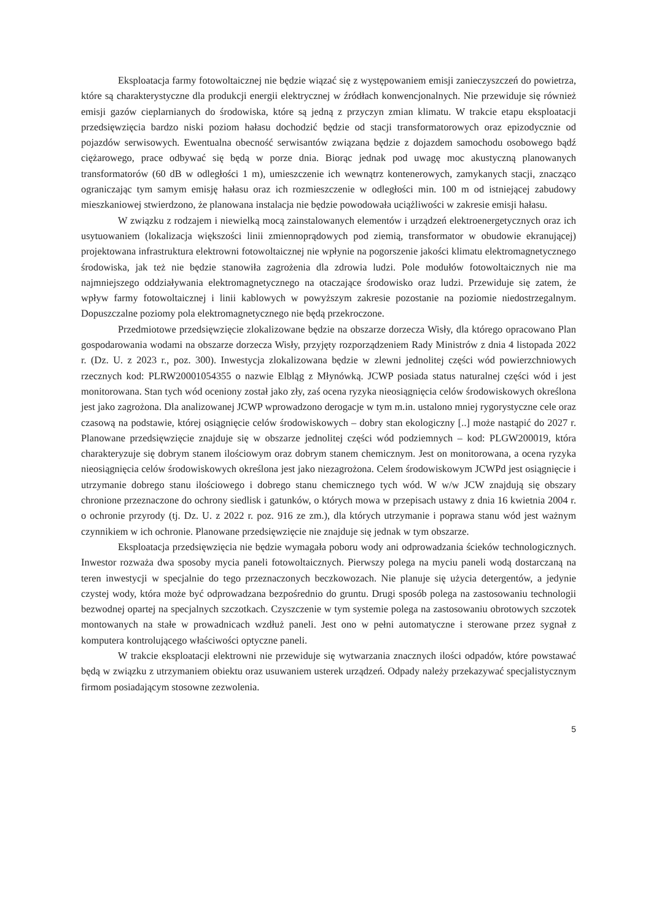Eksploatacja farmy fotowoltaicznej nie będzie wiązać się z występowaniem emisji zanieczyszczeń do powietrza, które są charakterystyczne dla produkcji energii elektrycznej w źródłach konwencjonalnych. Nie przewiduje się również emisji gazów cieplarnianych do środowiska, które są jedną z przyczyn zmian klimatu. W trakcie etapu eksploatacji przedsięwzięcia bardzo niski poziom hałasu dochodzić będzie od stacji transformatorowych oraz epizodycznie od pojazdów serwisowych. Ewentualna obecność serwisantów związana będzie z dojazdem samochodu osobowego bądź ciężarowego, prace odbywać się będą w porze dnia. Biorąc jednak pod uwagę moc akustyczną planowanych transformatorów (60 dB w odległości 1 m), umieszczenie ich wewnątrz kontenerowych, zamykanych stacji, znacząco ograniczając tym samym emisję hałasu oraz ich rozmieszczenie w odległości min. 100 m od istniejącej zabudowy mieszkaniowej stwierdzono, że planowana instalacja nie będzie powodowała uciążliwości w zakresie emisji hałasu.
W związku z rodzajem i niewielką mocą zainstalowanych elementów i urządzeń elektroenergetycznych oraz ich usytuowaniem (lokalizacja większości linii zmiennoprądowych pod ziemią, transformator w obudowie ekranującej) projektowana infrastruktura elektrowni fotowoltaicznej nie wpłynie na pogorszenie jakości klimatu elektromagnetycznego środowiska, jak też nie będzie stanowiła zagrożenia dla zdrowia ludzi. Pole modułów fotowoltaicznych nie ma najmniejszego oddziaływania elektromagnetycznego na otaczające środowisko oraz ludzi. Przewiduje się zatem, że wpływ farmy fotowoltaicznej i linii kablowych w powyższym zakresie pozostanie na poziomie niedostrzegalnym. Dopuszczalne poziomy pola elektromagnetycznego nie będą przekroczone.
Przedmiotowe przedsięwzięcie zlokalizowane będzie na obszarze dorzecza Wisły, dla którego opracowano Plan gospodarowania wodami na obszarze dorzecza Wisły, przyjęty rozporządzeniem Rady Ministrów z dnia 4 listopada 2022 r. (Dz. U. z 2023 r., poz. 300). Inwestycja zlokalizowana będzie w zlewni jednolitej części wód powierzchniowych rzecznych kod: PLRW20001054355 o nazwie Elbląg z Młynówką. JCWP posiada status naturalnej części wód i jest monitorowana. Stan tych wód oceniony został jako zły, zaś ocena ryzyka nieosiągnięcia celów środowiskowych określona jest jako zagrożona. Dla analizowanej JCWP wprowadzono derogacje w tym m.in. ustalono mniej rygorystyczne cele oraz czasową na podstawie, której osiągnięcie celów środowiskowych – dobry stan ekologiczny [..] może nastąpić do 2027 r. Planowane przedsięwzięcie znajduje się w obszarze jednolitej części wód podziemnych – kod: PLGW200019, która charakteryzuje się dobrym stanem ilościowym oraz dobrym stanem chemicznym. Jest on monitorowana, a ocena ryzyka nieosiągnięcia celów środowiskowych określona jest jako niezagrożona. Celem środowiskowym JCWPd jest osiągnięcie i utrzymanie dobrego stanu ilościowego i dobrego stanu chemicznego tych wód. W w/w JCW znajdują się obszary chronione przeznaczone do ochrony siedlisk i gatunków, o których mowa w przepisach ustawy z dnia 16 kwietnia 2004 r. o ochronie przyrody (tj. Dz. U. z 2022 r. poz. 916 ze zm.), dla których utrzymanie i poprawa stanu wód jest ważnym czynnikiem w ich ochronie. Planowane przedsięwzięcie nie znajduje się jednak w tym obszarze.
Eksploatacja przedsięwzięcia nie będzie wymagała poboru wody ani odprowadzania ścieków technologicznych. Inwestor rozważa dwa sposoby mycia paneli fotowoltaicznych. Pierwszy polega na myciu paneli wodą dostarczaną na teren inwestycji w specjalnie do tego przeznaczonych beczkowozach. Nie planuje się użycia detergentów, a jedynie czystej wody, która może być odprowadzana bezpośrednio do gruntu. Drugi sposób polega na zastosowaniu technologii bezwodnej opartej na specjalnych szczotkach. Czyszczenie w tym systemie polega na zastosowaniu obrotowych szczotek montowanych na stałe w prowadnicach wzdłuż paneli. Jest ono w pełni automatyczne i sterowane przez sygnał z komputera kontrolującego właściwości optyczne paneli.
W trakcie eksploatacji elektrowni nie przewiduje się wytwarzania znacznych ilości odpadów, które powstawać będą w związku z utrzymaniem obiektu oraz usuwaniem usterek urządzeń. Odpady należy przekazywać specjalistycznym firmom posiadającym stosowne zezwolenia.
5